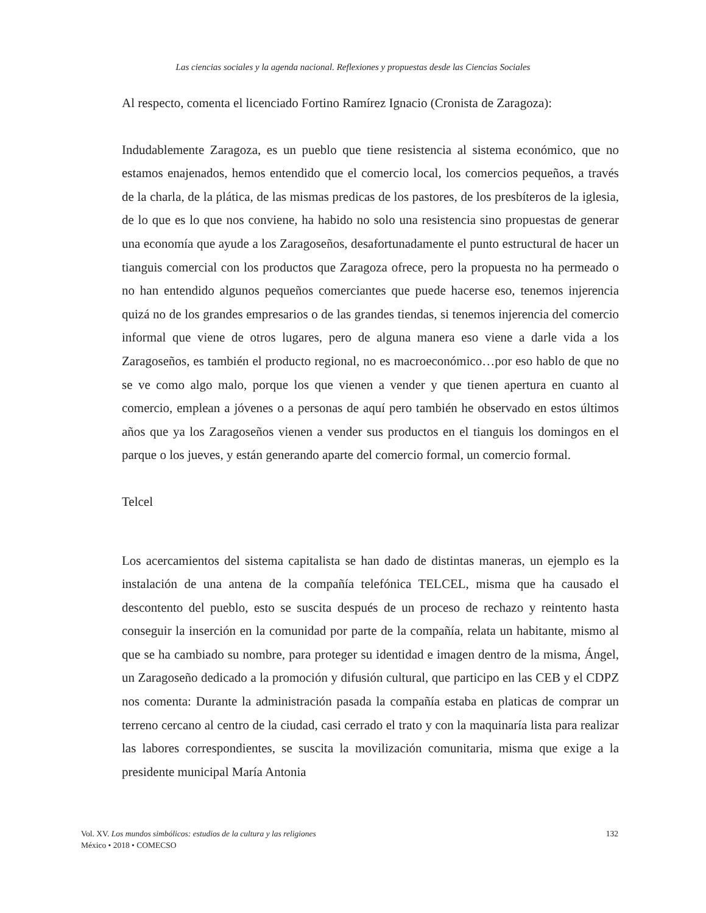Las ciencias sociales y la agenda nacional. Reflexiones y propuestas desde las Ciencias Sociales
Al respecto, comenta el licenciado Fortino Ramírez Ignacio (Cronista de Zaragoza):
Indudablemente Zaragoza, es un pueblo que tiene resistencia al sistema económico, que no estamos enajenados, hemos entendido que el comercio local, los comercios pequeños, a través de la charla, de la plática, de las mismas predicas de los pastores, de los presbíteros de la iglesia, de lo que es lo que nos conviene, ha habido no solo una resistencia sino propuestas de generar una economía que ayude a los Zaragoseños, desafortunadamente el punto estructural de hacer un tianguis comercial con los productos que Zaragoza ofrece, pero la propuesta no ha permeado o no han entendido algunos pequeños comerciantes que puede hacerse eso, tenemos injerencia quizá no de los grandes empresarios o de las grandes tiendas, si tenemos injerencia del comercio informal que viene de otros lugares, pero de alguna manera eso viene a darle vida a los Zaragoseños, es también el producto regional, no es macroeconómico…por eso hablo de que no se ve como algo malo, porque los que vienen a vender y que tienen apertura en cuanto al comercio, emplean a jóvenes o a personas de aquí pero también he observado en estos últimos años que ya los Zaragoseños vienen a vender sus productos en el tianguis los domingos en el parque o los jueves, y están generando aparte del comercio formal, un comercio formal.
Telcel
Los acercamientos del sistema capitalista se han dado de distintas maneras, un ejemplo es la instalación de una antena de la compañía telefónica TELCEL, misma que ha causado el descontento del pueblo, esto se suscita después de un proceso de rechazo y reintento hasta conseguir la inserción en la comunidad por parte de la compañía, relata un habitante, mismo al que se ha cambiado su nombre, para proteger su identidad e imagen dentro de la misma, Ángel, un Zaragoseño dedicado a la promoción y difusión cultural, que participo en las CEB y el CDPZ nos comenta: Durante la administración pasada la compañía estaba en platicas de comprar un terreno cercano al centro de la ciudad, casi cerrado el trato y con la maquinaría lista para realizar las labores correspondientes, se suscita la movilización comunitaria, misma que exige a la presidente municipal María Antonia
Vol. XV. Los mundos simbólicos: estudios de la cultura y las religiones
México • 2018 • COMECSO
132